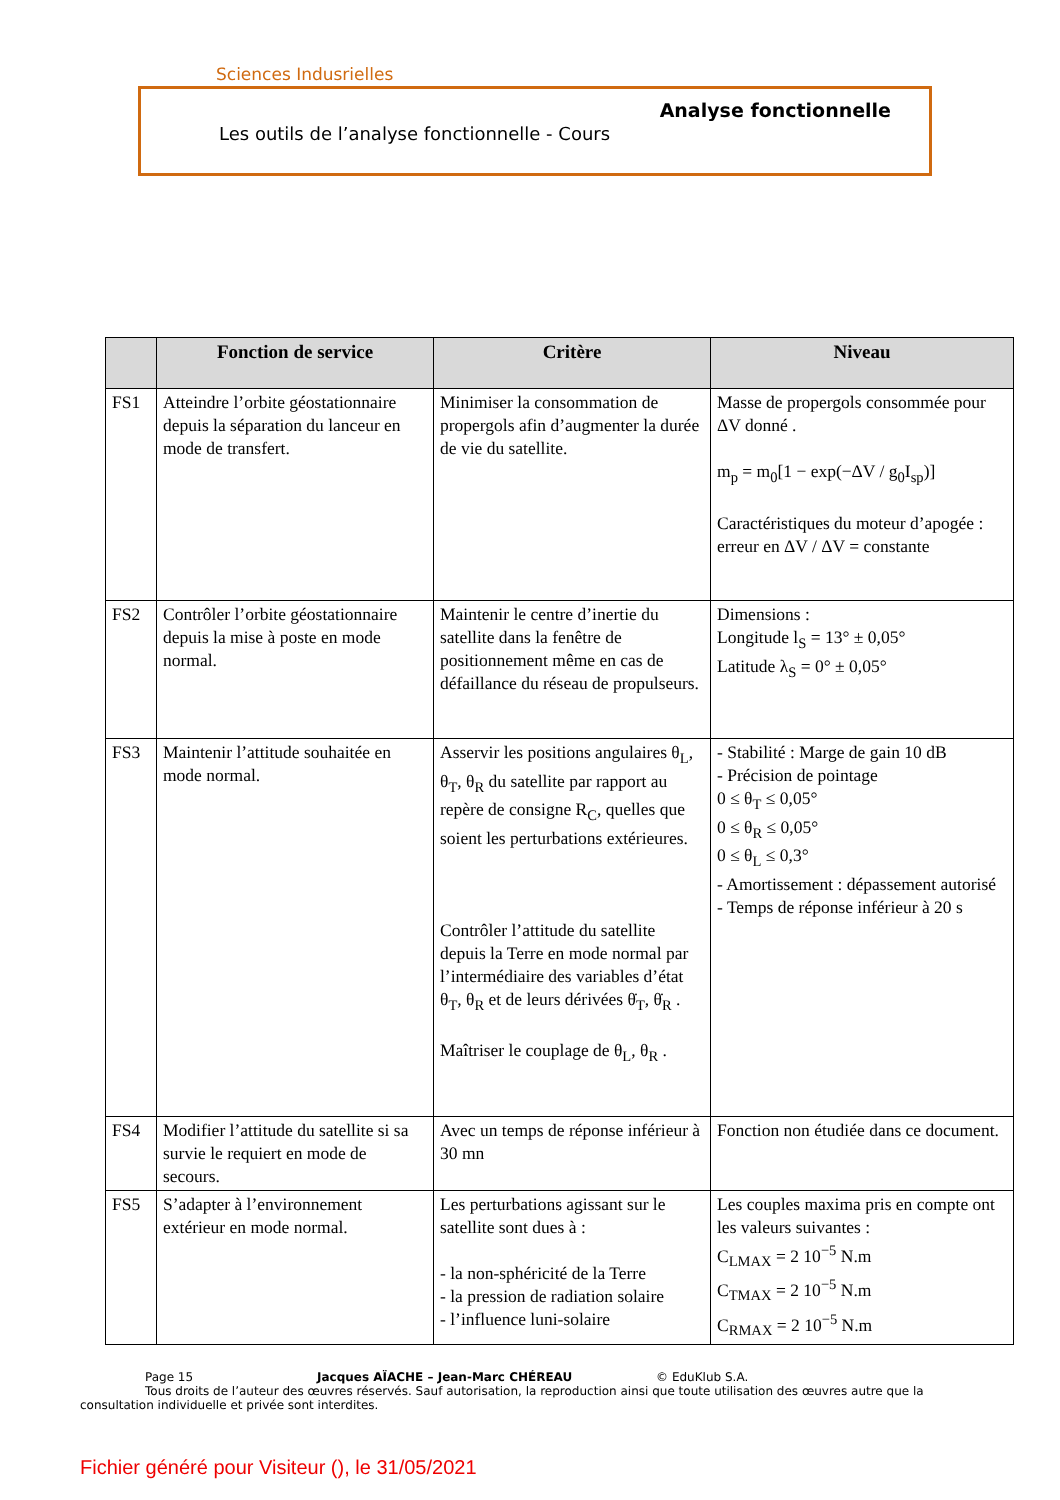Sciences Indusrielles
Analyse fonctionnelle
Les outils de l’analyse fonctionnelle - Cours
| | Fonction de service | Critère | Niveau |
| --- | --- | --- | --- |
| FS1 | Atteindre l’orbite géostationnaire depuis la séparation du lanceur en mode de transfert. | Minimiser la consommation de propergols afin d’augmenter la durée de vie du satellite. | Masse de propergols consommée pour ΔV donné . m<sub>p</sub> = m<sub>0</sub>[1 − exp(−ΔV / g<sub>0</sub>I<sub>sp</sub>)] Caractéristiques du moteur d’apogée : erreur en ΔV / ΔV = constante |
| FS2 | Contrôler l’orbite géostationnaire depuis la mise à poste en mode normal. | Maintenir le centre d’inertie du satellite dans la fenêtre de positionnement même en cas de défaillance du réseau de propulseurs. | Dimensions : Longitude l<sub>S</sub> = 13° ± 0,05° Latitude λ<sub>S</sub> = 0° ± 0,05° |
| FS3 | Maintenir l’attitude souhaitée en mode normal. | Asservir les positions angulaires θ<sub>L</sub>, θ<sub>T</sub>, θ<sub>R</sub> du satellite par rapport au repère de consigne R<sub>C</sub>, quelles que soient les perturbations extérieures. Contrôler l’attitude du satellite depuis la Terre en mode normal par l’intermédiaire des variables d’état θ<sub>T</sub>, θ<sub>R</sub> et de leurs dérivées θ̇<sub>T</sub>, θ̇<sub>R</sub> . Maîtriser le couplage de θ<sub>L</sub>, θ<sub>R</sub> . | - Stabilité : Marge de gain 10 dB - Précision de pointage 0 ≤ θ<sub>T</sub> ≤ 0,05° 0 ≤ θ<sub>R</sub> ≤ 0,05° 0 ≤ θ<sub>L</sub> ≤ 0,3° - Amortissement : dépassement autorisé - Temps de réponse inférieur à 20 s |
| FS4 | Modifier l’attitude du satellite si sa survie le requiert en mode de secours. | Avec un temps de réponse inférieur à 30 mn | Fonction non étudiée dans ce document. |
| FS5 | S’adapter à l’environnement extérieur en mode normal. | Les perturbations agissant sur le satellite sont dues à : - la non-sphéricité de la Terre - la pression de radiation solaire - l’influence luni-solaire | Les couples maxima pris en compte ont les valeurs suivantes : C<sub>LMAX</sub> = 2 10<sup>−5</sup> N.m C<sub>TMAX</sub> = 2 10<sup>−5</sup> N.m C<sub>RMAX</sub> = 2 10<sup>−5</sup> N.m |
Page 15 Jacques AÏACHE – Jean-Marc CHÉREAU © EduKlub S.A.
Tous droits de l’auteur des œuvres réservés. Sauf autorisation, la reproduction ainsi que toute utilisation des œuvres autre que la consultation individuelle et privée sont interdites.
Fichier généré pour Visiteur (), le 31/05/2021